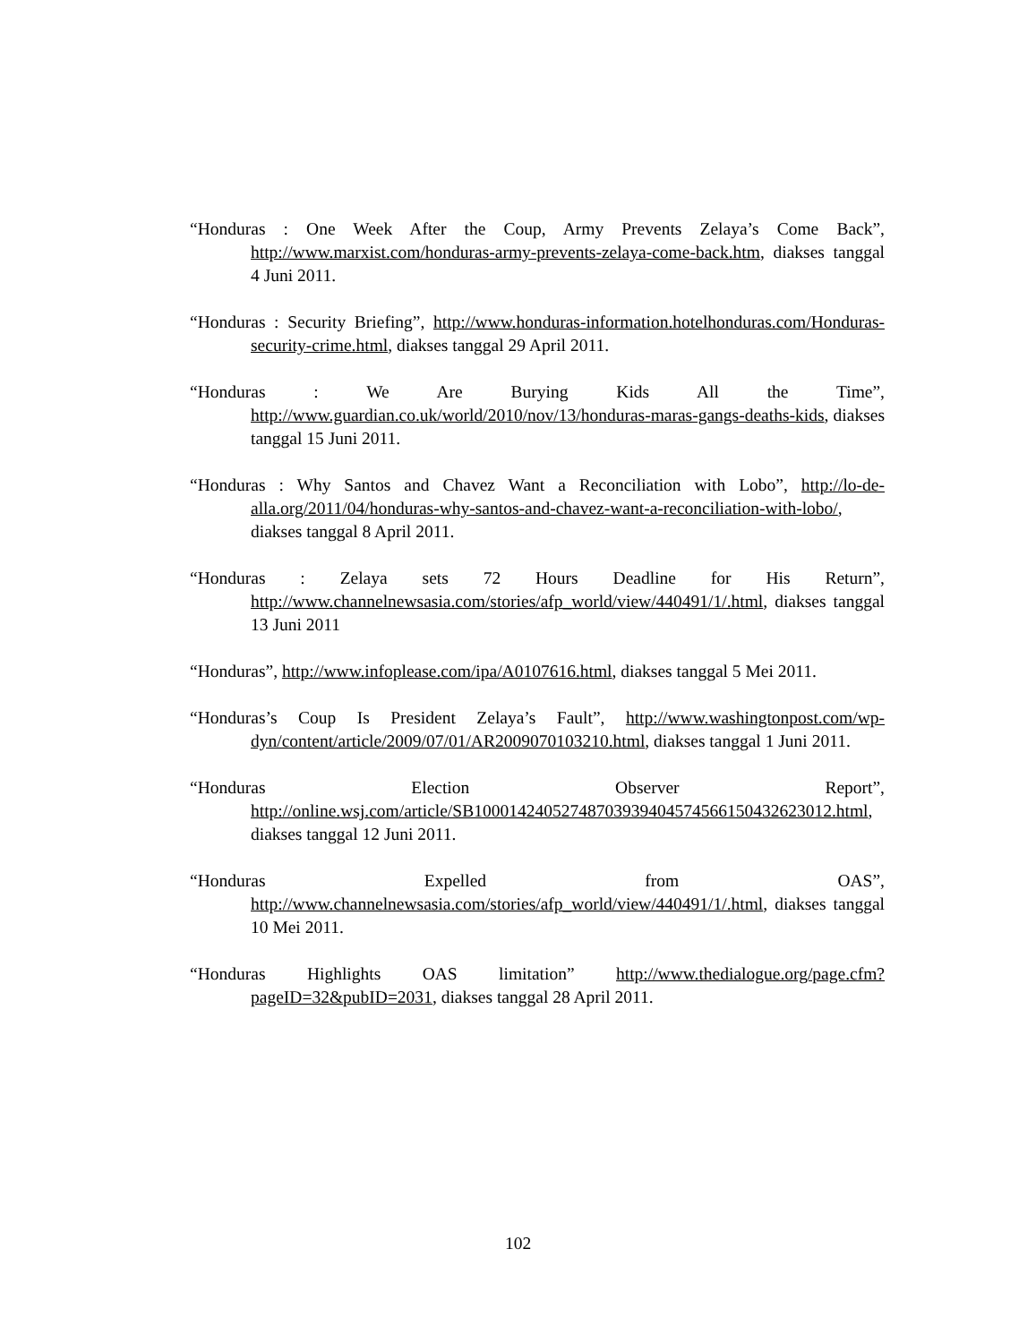“Honduras : One Week After the Coup, Army Prevents Zelaya’s Come Back”, http://www.marxist.com/honduras-army-prevents-zelaya-come-back.htm, diakses tanggal 4 Juni 2011.
“Honduras : Security Briefing”, http://www.honduras-information.hotelhonduras.com/Honduras-security-crime.html, diakses tanggal 29 April 2011.
“Honduras : We Are Burying Kids All the Time”, http://www.guardian.co.uk/world/2010/nov/13/honduras-maras-gangs-deaths-kids, diakses tanggal 15 Juni 2011.
“Honduras : Why Santos and Chavez Want a Reconciliation with Lobo”, http://lo-de-alla.org/2011/04/honduras-why-santos-and-chavez-want-a-reconciliation-with-lobo/, diakses tanggal 8 April 2011.
“Honduras : Zelaya sets 72 Hours Deadline for His Return”, http://www.channelnewsasia.com/stories/afp_world/view/440491/1/.html, diakses tanggal 13 Juni 2011
“Honduras”, http://www.infoplease.com/ipa/A0107616.html, diakses tanggal 5 Mei 2011.
“Honduras’s Coup Is President Zelaya’s Fault”, http://www.washingtonpost.com/wp-dyn/content/article/2009/07/01/AR2009070103210.html, diakses tanggal 1 Juni 2011.
“Honduras Election Observer Report”, http://online.wsj.com/article/SB10001424052748703939404574566150432623012.html, diakses tanggal 12 Juni 2011.
“Honduras Expelled from OAS”, http://www.channelnewsasia.com/stories/afp_world/view/440491/1/.html, diakses tanggal 10 Mei 2011.
“Honduras Highlights OAS limitation” http://www.thedialogue.org/page.cfm?pageID=32&pubID=2031, diakses tanggal 28 April 2011.
102